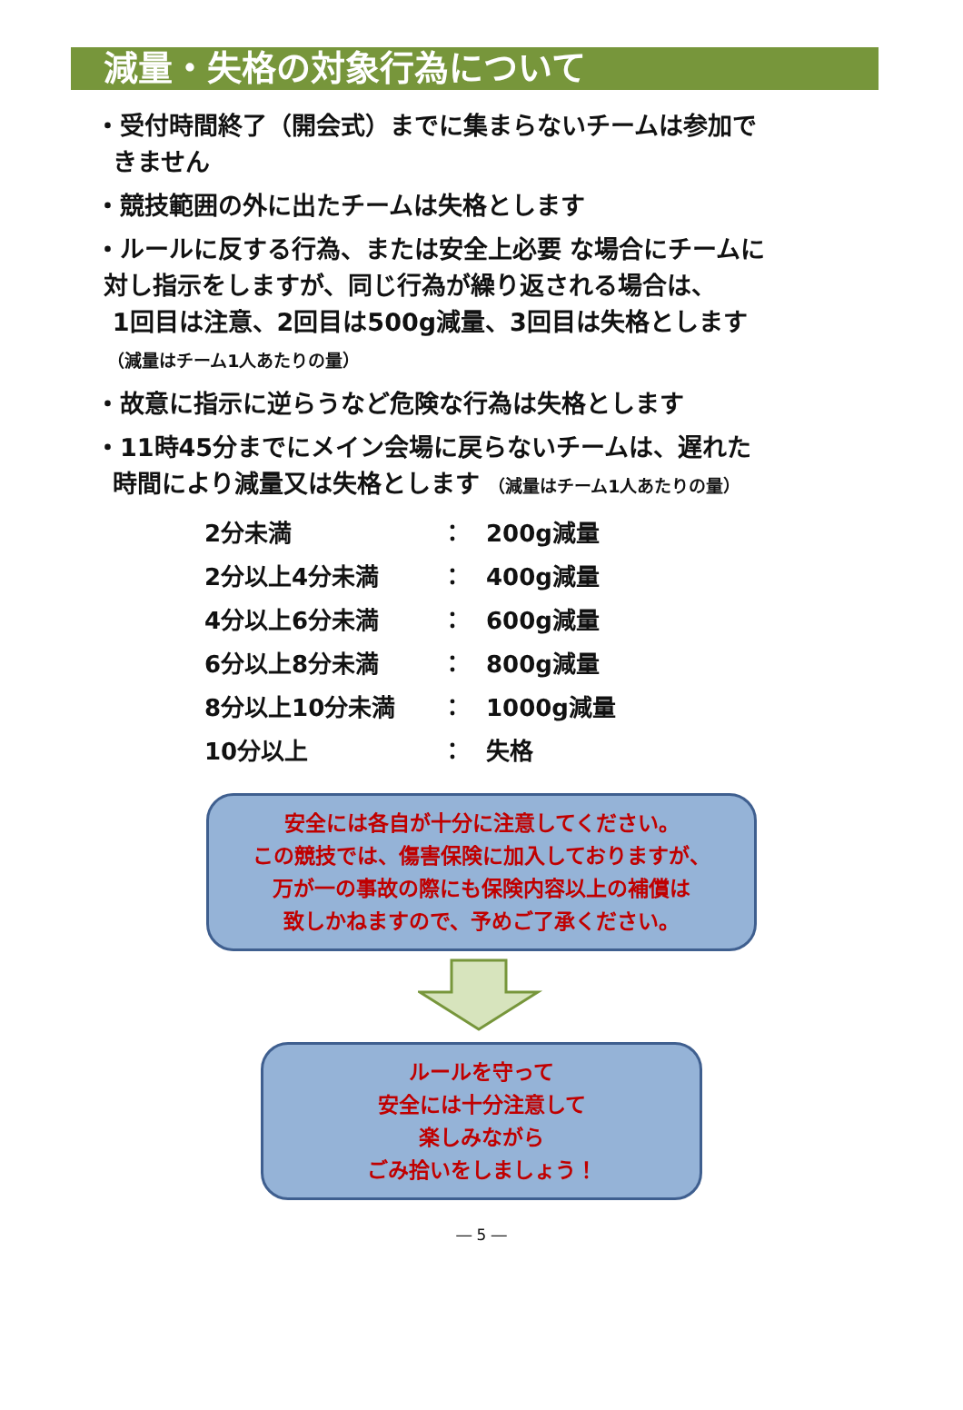減量・失格の対象行為について
・受付時間終了（開会式）までに集まらないチームは参加で
きません
・競技範囲の外に出たチームは失格とします
・ルールに反する行為、または安全上必要 な場合にチームに
対し指示をしますが、同じ行為が繰り返される場合は、
1回目は注意、2回目は500g減量、3回目は失格とします
（減量はチーム1人あたりの量）
・故意に指示に逆らうなど危険な行為は失格とします
・11時45分までにメイン会場に戻らないチームは、遅れた
時間により減量又は失格とします （減量はチーム1人あたりの量）
| 2分未満 | ： | 200g減量 |
| 2分以上4分未満 | ： | 400g減量 |
| 4分以上6分未満 | ： | 600g減量 |
| 6分以上8分未満 | ： | 800g減量 |
| 8分以上10分未満 | ： | 1000g減量 |
| 10分以上 | ： | 失格 |
安全には各自が十分に注意してください。
この競技では、傷害保険に加入しておりますが、
万が一の事故の際にも保険内容以上の補償は
致しかねますので、予めご了承ください。
ルールを守って
安全には十分注意して
楽しみながら
ごみ拾いをしましょう！
― 5 ―